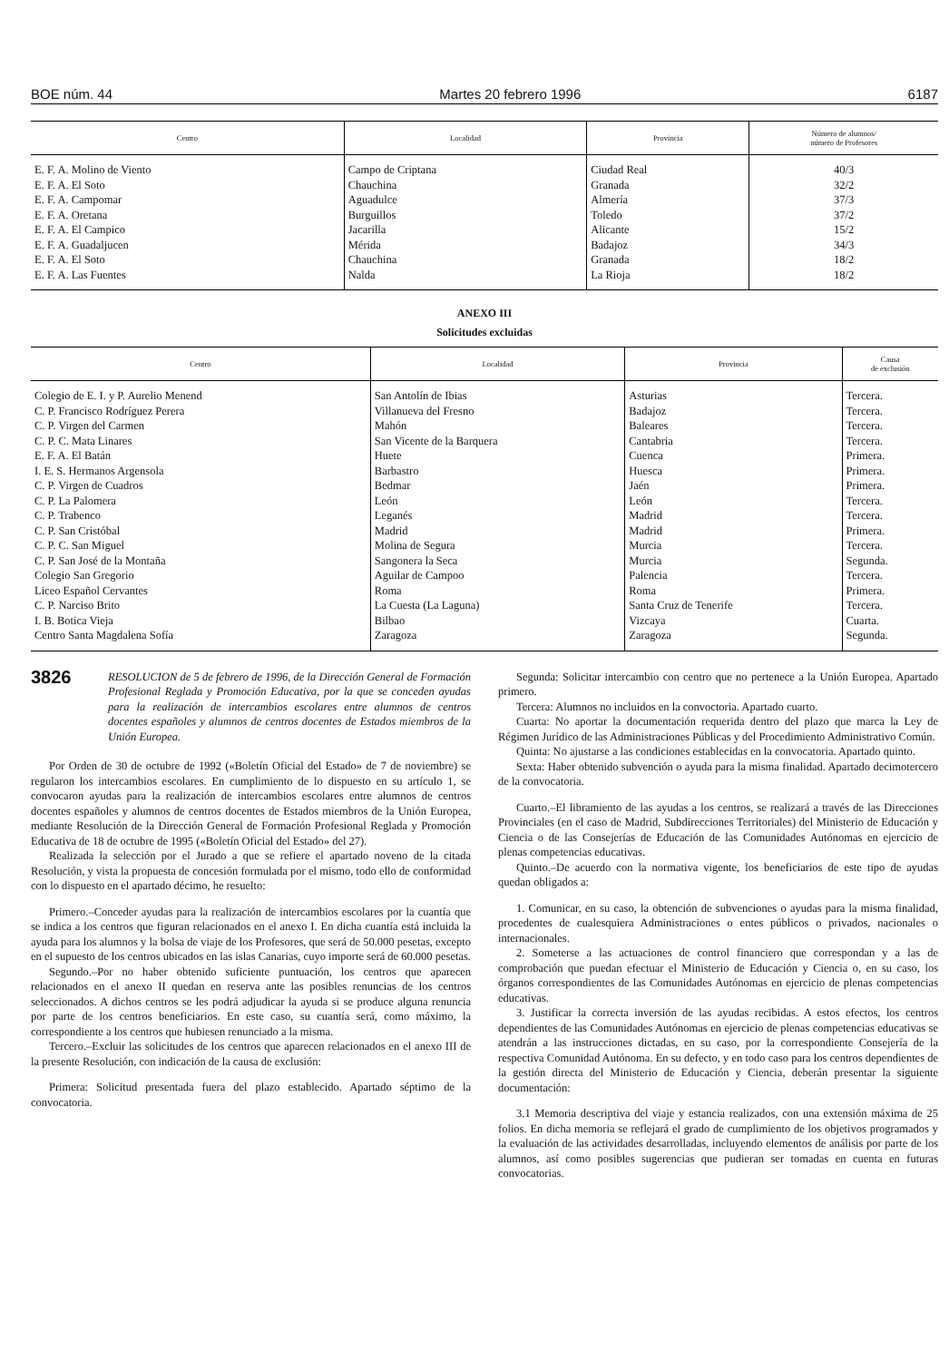BOE núm. 44 Martes 20 febrero 1996 6187
| Centro | Localidad | Provincia | Número de alumnos/ número de Profesores |
| --- | --- | --- | --- |
| E. F. A. Molino de Viento | Campo de Criptana | Ciudad Real | 40/3 |
| E. F. A. El Soto | Chauchina | Granada | 32/2 |
| E. F. A. Campomar | Aguadulce | Almería | 37/3 |
| E. F. A. Oretana | Burguillos | Toledo | 37/2 |
| E. F. A. El Campico | Jacarilla | Alicante | 15/2 |
| E. F. A. Guadaljucen | Mérida | Badajoz | 34/3 |
| E. F. A. El Soto | Chauchina | Granada | 18/2 |
| E. F. A. Las Fuentes | Nalda | La Rioja | 18/2 |
ANEXO III
Solicitudes excluidas
| Centro | Localidad | Provincia | Causa de exclusión |
| --- | --- | --- | --- |
| Colegio de E. I. y P. Aurelio Menend | San Antolín de Ibias | Asturias | Tercera. |
| C. P. Francisco Rodríguez Perera | Villanueva del Fresno | Badajoz | Tercera. |
| C. P. Virgen del Carmen | Mahón | Baleares | Tercera. |
| C. P. C. Mata Linares | San Vicente de la Barquera | Cantabria | Tercera. |
| E. F. A. El Batán | Huete | Cuenca | Primera. |
| I. E. S. Hermanos Argensola | Barbastro | Huesca | Primera. |
| C. P. Virgen de Cuadros | Bedmar | Jaén | Primera. |
| C. P. La Palomera | León | León | Tercera. |
| C. P. Trabenco | Leganés | Madrid | Tercera. |
| C. P. San Cristóbal | Madrid | Madrid | Primera. |
| C. P. C. San Miguel | Molina de Segura | Murcia | Tercera. |
| C. P. San José de la Montaña | Sangonera la Seca | Murcia | Segunda. |
| Colegio San Gregorio | Aguilar de Campoo | Palencia | Tercera. |
| Liceo Español Cervantes | Roma | Roma | Primera. |
| C. P. Narciso Brito | La Cuesta (La Laguna) | Santa Cruz de Tenerife | Tercera. |
| I. B. Botica Vieja | Bilbao | Vizcaya | Cuarta. |
| Centro Santa Magdalena Sofía | Zaragoza | Zaragoza | Segunda. |
3826
RESOLUCION de 5 de febrero de 1996, de la Dirección General de Formación Profesional Reglada y Promoción Educativa, por la que se conceden ayudas para la realización de intercambios escolares entre alumnos de centros docentes españoles y alumnos de centros docentes de Estados miembros de la Unión Europea.
Por Orden de 30 de octubre de 1992 («Boletín Oficial del Estado» de 7 de noviembre) se regularon los intercambios escolares. En cumplimiento de lo dispuesto en su artículo 1, se convocaron ayudas para la realización de intercambios escolares entre alumnos de centros docentes españoles y alumnos de centros docentes de Estados miembros de la Unión Europea, mediante Resolución de la Dirección General de Formación Profesional Reglada y Promoción Educativa de 18 de octubre de 1995 («Boletín Oficial del Estado» del 27).
Realizada la selección por el Jurado a que se refiere el apartado noveno de la citada Resolución, y vista la propuesta de concesión formulada por el mismo, todo ello de conformidad con lo dispuesto en el apartado décimo, he resuelto:
Primero.–Conceder ayudas para la realización de intercambios escolares por la cuantía que se indica a los centros que figuran relacionados en el anexo I. En dicha cuantía está incluida la ayuda para los alumnos y la bolsa de viaje de los Profesores, que será de 50.000 pesetas, excepto en el supuesto de los centros ubicados en las islas Canarias, cuyo importe será de 60.000 pesetas.
Segundo.–Por no haber obtenido suficiente puntuación, los centros que aparecen relacionados en el anexo II quedan en reserva ante las posibles renuncias de los centros seleccionados. A dichos centros se les podrá adjudicar la ayuda si se produce alguna renuncia por parte de los centros beneficiarios. En este caso, su cuantía será, como máximo, la correspondiente a los centros que hubiesen renunciado a la misma.
Tercero.–Excluir las solicitudes de los centros que aparecen relacionados en el anexo III de la presente Resolución, con indicación de la causa de exclusión:
Primera: Solicitud presentada fuera del plazo establecido. Apartado séptimo de la convocatoria.
Segunda: Solicitar intercambio con centro que no pertenece a la Unión Europea. Apartado primero.
Tercera: Alumnos no incluidos en la convoctoria. Apartado cuarto.
Cuarta: No aportar la documentación requerida dentro del plazo que marca la Ley de Régimen Jurídico de las Administraciones Públicas y del Procedimiento Administrativo Común.
Quinta: No ajustarse a las condiciones establecidas en la convocatoria. Apartado quinto.
Sexta: Haber obtenido subvención o ayuda para la misma finalidad. Apartado decimotercero de la convocatoria.
Cuarto.–El libramiento de las ayudas a los centros, se realizará a través de las Direcciones Provinciales (en el caso de Madrid, Subdirecciones Territoriales) del Ministerio de Educación y Ciencia o de las Consejerías de Educación de las Comunidades Autónomas en ejercicio de plenas competencias educativas.
Quinto.–De acuerdo con la normativa vigente, los beneficiarios de este tipo de ayudas quedan obligados a:
1. Comunicar, en su caso, la obtención de subvenciones o ayudas para la misma finalidad, procedentes de cualesquiera Administraciones o entes públicos o privados, nacionales o internacionales.
2. Someterse a las actuaciones de control financiero que correspondan y a las de comprobación que puedan efectuar el Ministerio de Educación y Ciencia o, en su caso, los órganos correspondientes de las Comunidades Autónomas en ejercicio de plenas competencias educativas.
3. Justificar la correcta inversión de las ayudas recibidas. A estos efectos, los centros dependientes de las Comunidades Autónomas en ejercicio de plenas competencias educativas se atendrán a las instrucciones dictadas, en su caso, por la correspondiente Consejería de la respectiva Comunidad Autónoma. En su defecto, y en todo caso para los centros dependientes de la gestión directa del Ministerio de Educación y Ciencia, deberán presentar la siguiente documentación:
3.1 Memoria descriptiva del viaje y estancia realizados, con una extensión máxima de 25 folios. En dicha memoria se reflejará el grado de cumplimiento de los objetivos programados y la evaluación de las actividades desarrolladas, incluyendo elementos de análisis por parte de los alumnos, así como posibles sugerencias que pudieran ser tomadas en cuenta en futuras convocatorias.